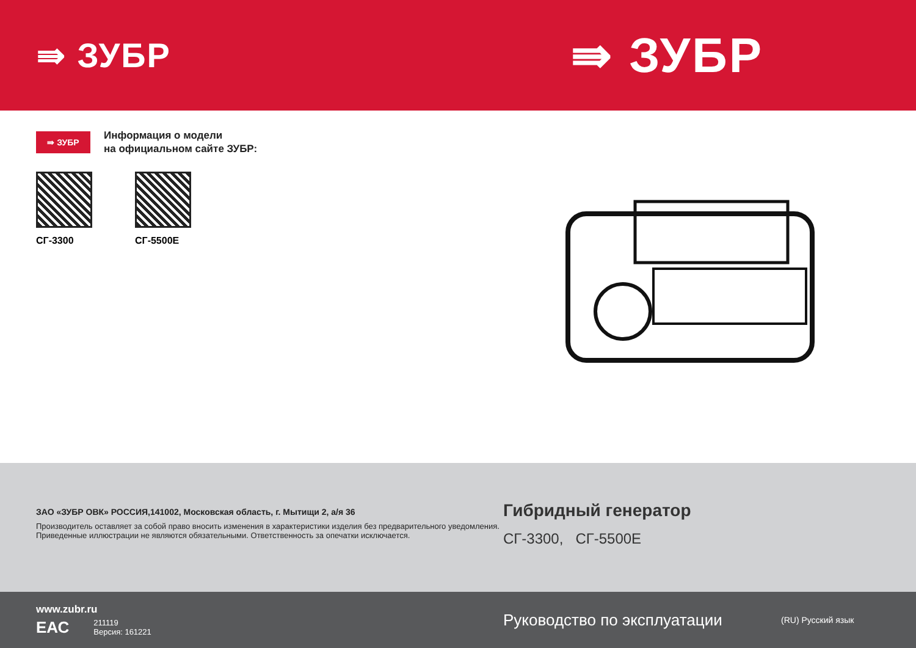⇛ ЗУБР ⇛ ЗУБР
⇛ ЗУБР
Информация о модели
на официальном сайте ЗУБР:
СГ-3300 СГ-5500Е
ЗАО «ЗУБР ОВК» РОССИЯ,141002, Московская область, г. Мытищи 2, а/я 36
Производитель оставляет за собой право вносить изменения в характеристики изделия без предварительного уведомления.
Приведенные иллюстрации не являются обязательными. Ответственность за опечатки исключается.
Гибридный генератор
СГ-3300, СГ-5500Е
www.zubr.ru
ЕАС 211119
Версия: 161221
Руководство по эксплуатации
(RU) Русский язык